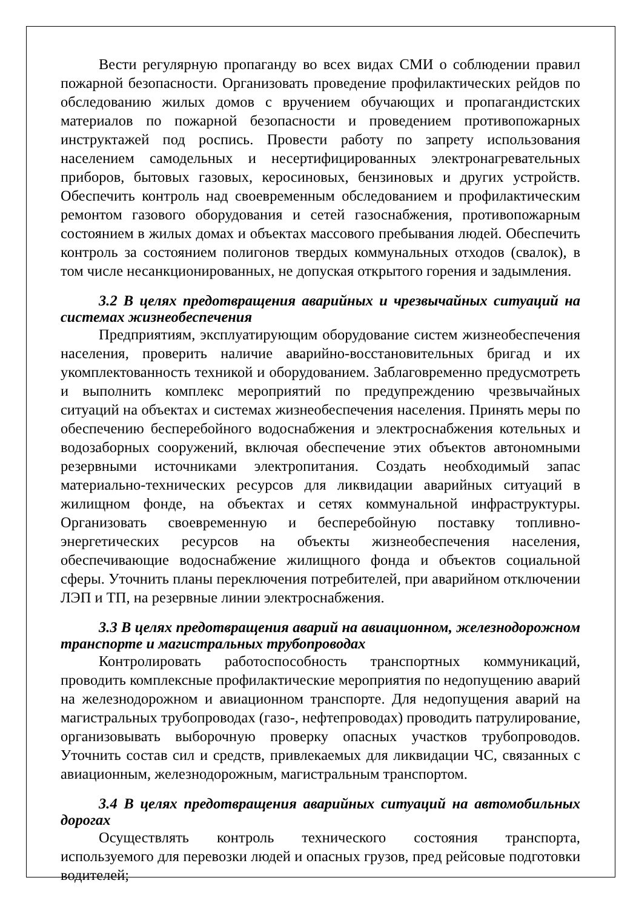Вести регулярную пропаганду во всех видах СМИ о соблюдении правил пожарной безопасности. Организовать проведение профилактических рейдов по обследованию жилых домов с вручением обучающих и пропагандистских материалов по пожарной безопасности и проведением противопожарных инструктажей под роспись. Провести работу по запрету использования населением самодельных и несертифицированных электронагревательных приборов, бытовых газовых, керосиновых, бензиновых и других устройств. Обеспечить контроль над своевременным обследованием и профилактическим ремонтом газового оборудования и сетей газоснабжения, противопожарным состоянием в жилых домах и объектах массового пребывания людей. Обеспечить контроль за состоянием полигонов твердых коммунальных отходов (свалок), в том числе несанкционированных, не допуская открытого горения и задымления.
3.2 В целях предотвращения аварийных и чрезвычайных ситуаций на системах жизнеобеспечения
Предприятиям, эксплуатирующим оборудование систем жизнеобеспечения населения, проверить наличие аварийно-восстановительных бригад и их укомплектованность техникой и оборудованием. Заблаговременно предусмотреть и выполнить комплекс мероприятий по предупреждению чрезвычайных ситуаций на объектах и системах жизнеобеспечения населения. Принять меры по обеспечению бесперебойного водоснабжения и электроснабжения котельных и водозаборных сооружений, включая обеспечение этих объектов автономными резервными источниками электропитания. Создать необходимый запас материально-технических ресурсов для ликвидации аварийных ситуаций в жилищном фонде, на объектах и сетях коммунальной инфраструктуры. Организовать своевременную и бесперебойную поставку топливно-энергетических ресурсов на объекты жизнеобеспечения населения, обеспечивающие водоснабжение жилищного фонда и объектов социальной сферы. Уточнить планы переключения потребителей, при аварийном отключении ЛЭП и ТП, на резервные линии электроснабжения.
3.3 В целях предотвращения аварий на авиационном, железнодорожном транспорте и магистральных трубопроводах
Контролировать работоспособность транспортных коммуникаций, проводить комплексные профилактические мероприятия по недопущению аварий на железнодорожном и авиационном транспорте. Для недопущения аварий на магистральных трубопроводах (газо-, нефтепроводах) проводить патрулирование, организовывать выборочную проверку опасных участков трубопроводов. Уточнить состав сил и средств, привлекаемых для ликвидации ЧС, связанных с авиационным, железнодорожным, магистральным транспортом.
3.4 В целях предотвращения аварийных ситуаций на автомобильных дорогах
Осуществлять контроль технического состояния транспорта, используемого для перевозки людей и опасных грузов, пред рейсовые подготовки водителей;